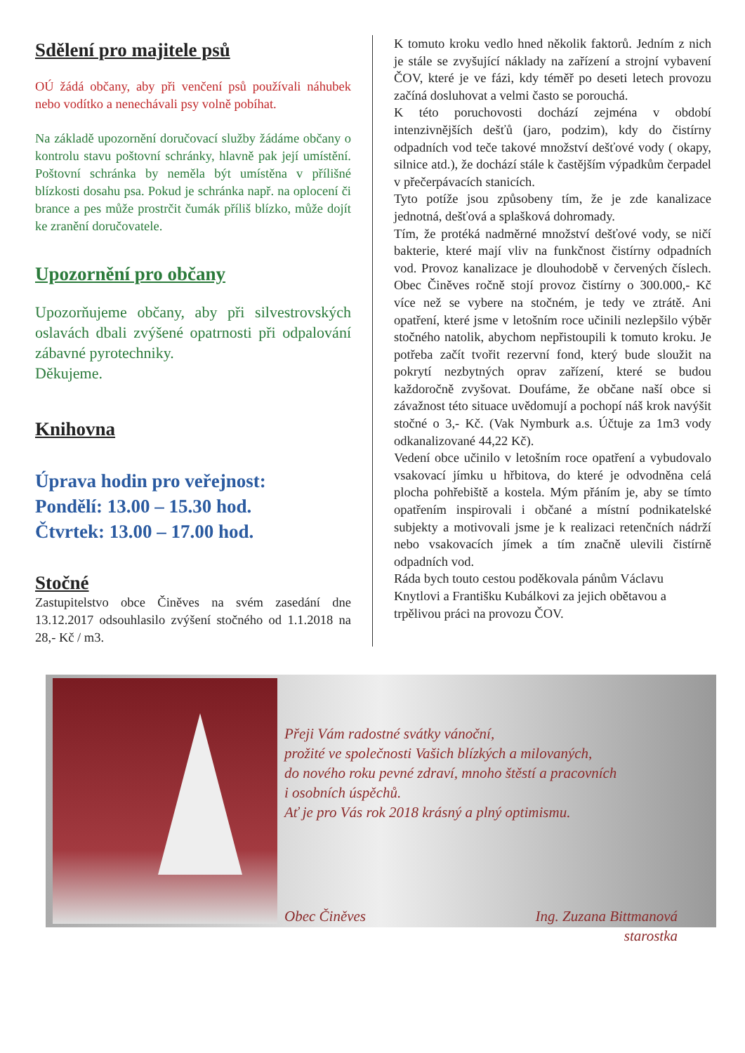Sdělení pro majitele psů
OÚ žádá občany, aby při venčení psů používali náhubek nebo vodítko a nenechávali psy volně pobíhat.
Na základě upozornění doručovací služby žádáme občany o kontrolu stavu poštovní schránky, hlavně pak její umístění. Poštovní schránka by neměla být umístěna v přílišné blízkosti dosahu psa. Pokud je schránka např. na oplocení či brance a pes může prostrčit čumák příliš blízko, může dojít ke zranění doručovatele.
Upozornění pro občany
Upozorňujeme občany, aby při silvestrovských oslavách dbali zvýšené opatrnosti při odpalování zábavné pyrotechniky.
Děkujeme.
Knihovna
Úprava hodin pro veřejnost:
Pondělí: 13.00 – 15.30 hod.
Čtvrtek: 13.00 – 17.00 hod.
Stočné
Zastupitelstvo obce Činěves na svém zasedání dne 13.12.2017 odsouhlasilo zvýšení stočného od 1.1.2018 na 28,- Kč / m3.
K tomuto kroku vedlo hned několik faktorů. Jedním z nich je stále se zvyšující náklady na zařízení a strojní vybavení ČOV, které je ve fázi, kdy téměř po deseti letech provozu začíná dosluhovat a velmi často se porouchá.
K této poruchovosti dochází zejména v období intenzivnějších dešťů (jaro, podzim), kdy do čistírny odpadních vod teče takové množství dešťové vody ( okapy, silnice atd.), že dochází stále k častějším výpadkům čerpadel v přečerpávacích stanicích.
Tyto potíže jsou způsobeny tím, že je zde kanalizace jednotná, dešťová a splašková dohromady.
Tím, že protéká nadměrné množství dešťové vody, se ničí bakterie, které mají vliv na funkčnost čistírny odpadních vod. Provoz kanalizace je dlouhodobě v červených číslech. Obec Činěves ročně stojí provoz čistírny o 300.000,- Kč více než se vybere na stočném, je tedy ve ztrátě. Ani opatření, které jsme v letošním roce učinili nezlepšilo výběr stočného natolik, abychom nepřistoupili k tomuto kroku. Je potřeba začít tvořit rezervní fond, který bude sloužit na pokrytí nezbytných oprav zařízení, které se budou každoročně zvyšovat. Doufáme, že občane naší obce si závažnost této situace uvědomují a pochopí náš krok navýšit stočné o 3,- Kč. (Vak Nymburk a.s. Účtuje za 1m3 vody odkanalizované 44,22 Kč).
Vedení obce učinilo v letošním roce opatření a vybudovalo vsakovací jímku u hřbitova, do které je odvodněna celá plocha pohřebiště a kostela. Mým přáním je, aby se tímto opatřením inspirovali i občané a místní podnikatelské subjekty a motivovali jsme je k realizaci retenčních nádrží nebo vsakovacích jímek a tím značně ulevili čistírně odpadních vod.
Ráda bych touto cestou poděkovala pánům Václavu Knytlovi a Františku Kubálkovi za jejich obětavou a trpělivou práci na provozu ČOV.
Přeji Vám radostné svátky vánoční,
prožité ve společnosti Vašich blízkých a milovaných,
do nového roku pevné zdraví, mnoho štěstí a pracovních
i osobních úspěchů.
Ať je pro Vás rok 2018 krásný a plný optimismu.
Obec Činěves Ing. Zuzana Bittmanová
starostka